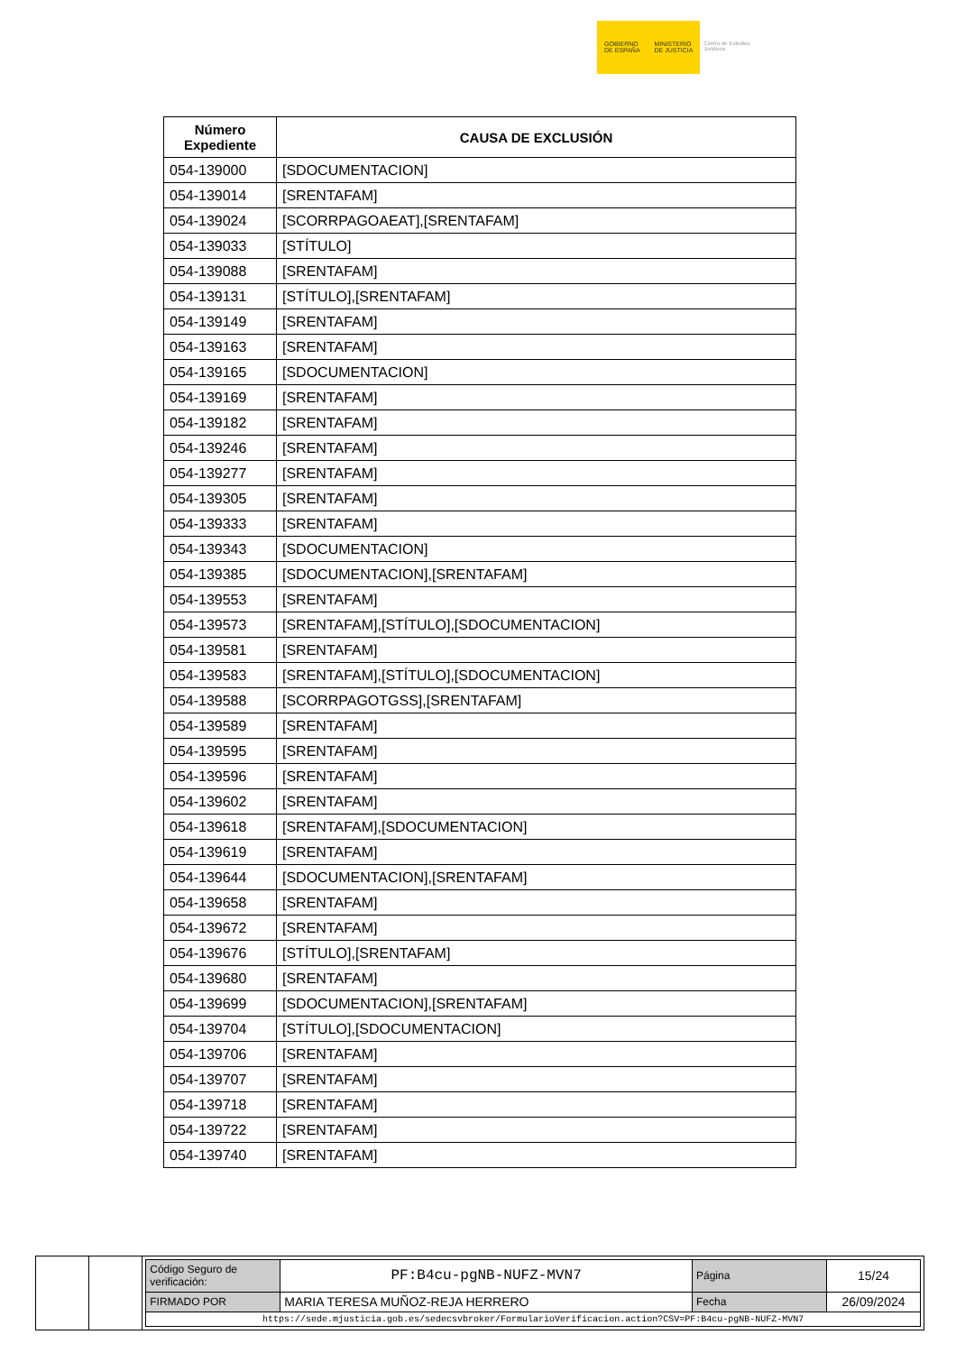GOBIERNO
DE ESPAÑA
MINISTERIO
DE JUSTICIA
Centro de Estudios Jurídicos
| Número Expediente | CAUSA DE EXCLUSIÓN |
| --- | --- |
| 054-139000 | [SDOCUMENTACION] |
| 054-139014 | [SRENTAFAM] |
| 054-139024 | [SCORRPAGOAEAT],[SRENTAFAM] |
| 054-139033 | [STÍTULO] |
| 054-139088 | [SRENTAFAM] |
| 054-139131 | [STÍTULO],[SRENTAFAM] |
| 054-139149 | [SRENTAFAM] |
| 054-139163 | [SRENTAFAM] |
| 054-139165 | [SDOCUMENTACION] |
| 054-139169 | [SRENTAFAM] |
| 054-139182 | [SRENTAFAM] |
| 054-139246 | [SRENTAFAM] |
| 054-139277 | [SRENTAFAM] |
| 054-139305 | [SRENTAFAM] |
| 054-139333 | [SRENTAFAM] |
| 054-139343 | [SDOCUMENTACION] |
| 054-139385 | [SDOCUMENTACION],[SRENTAFAM] |
| 054-139553 | [SRENTAFAM] |
| 054-139573 | [SRENTAFAM],[STÍTULO],[SDOCUMENTACION] |
| 054-139581 | [SRENTAFAM] |
| 054-139583 | [SRENTAFAM],[STÍTULO],[SDOCUMENTACION] |
| 054-139588 | [SCORRPAGOTGSS],[SRENTAFAM] |
| 054-139589 | [SRENTAFAM] |
| 054-139595 | [SRENTAFAM] |
| 054-139596 | [SRENTAFAM] |
| 054-139602 | [SRENTAFAM] |
| 054-139618 | [SRENTAFAM],[SDOCUMENTACION] |
| 054-139619 | [SRENTAFAM] |
| 054-139644 | [SDOCUMENTACION],[SRENTAFAM] |
| 054-139658 | [SRENTAFAM] |
| 054-139672 | [SRENTAFAM] |
| 054-139676 | [STÍTULO],[SRENTAFAM] |
| 054-139680 | [SRENTAFAM] |
| 054-139699 | [SDOCUMENTACION],[SRENTAFAM] |
| 054-139704 | [STÍTULO],[SDOCUMENTACION] |
| 054-139706 | [SRENTAFAM] |
| 054-139707 | [SRENTAFAM] |
| 054-139718 | [SRENTAFAM] |
| 054-139722 | [SRENTAFAM] |
| 054-139740 | [SRENTAFAM] |
| Código Seguro de verificación: | PF:B4cu-pgNB-NUFZ-MVN7 | Página | 15/24 |
| FIRMADO POR | MARIA TERESA MUÑOZ-REJA HERRERO | Fecha | 26/09/2024 |
| https://sede.mjusticia.gob.es/sedecsvbroker/FormularioVerificacion.action?CSV=PF:B4cu-pgNB-NUFZ-MVN7 | | | |